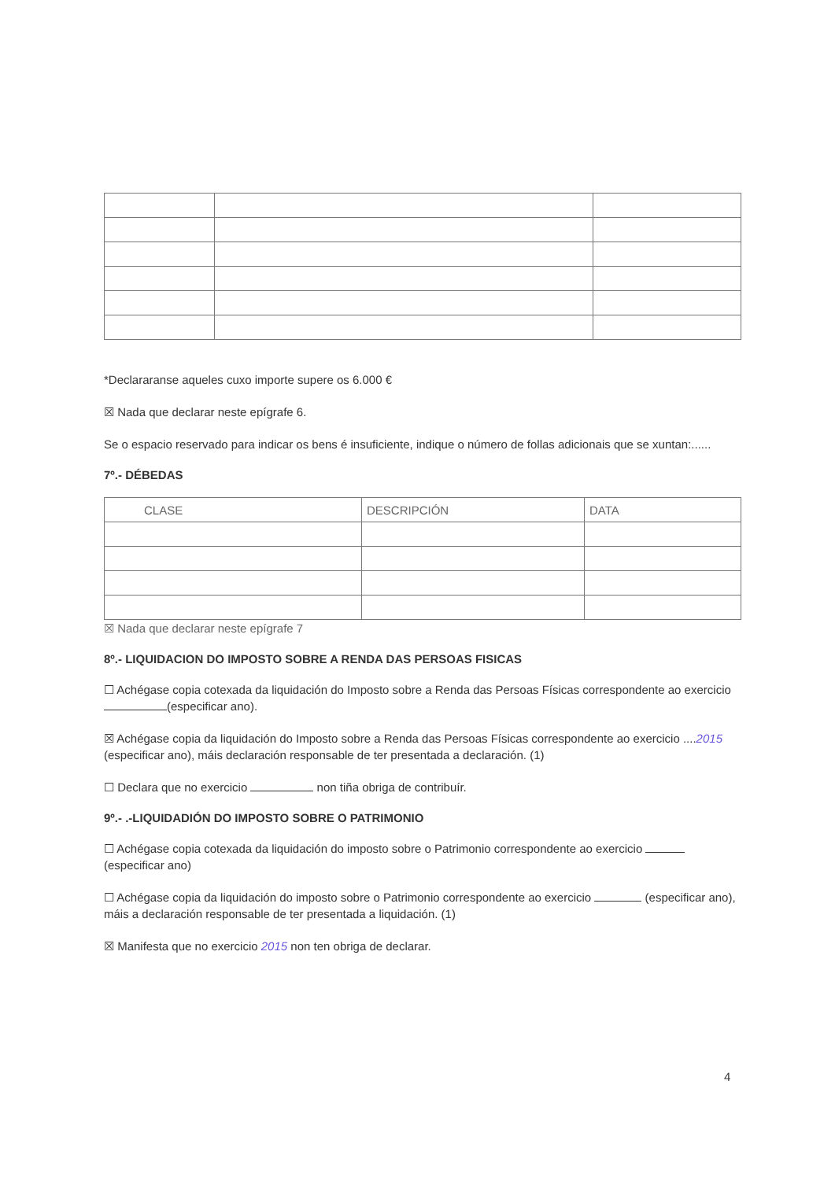*Declararanse aqueles cuxo importe supere os 6.000 €
☒ Nada que declarar neste epígrafe 6.
Se o espacio reservado para indicar os bens é insuficiente, indique o número de follas adicionais que se xuntan:......
7º.- DÉBEDAS
| CLASE | DESCRIPCIÓN | DATA |
☒ Nada que declarar neste epígrafe 7
8º.- LIQUIDACION DO IMPOSTO SOBRE A RENDA DAS PERSOAS FISICAS
☐ Achégase copia cotexada da liquidación do Imposto sobre a Renda das Persoas Físicas correspondente ao exercicio (especificar ano).
☒ Achégase copia da liquidación do Imposto sobre a Renda das Persoas Físicas correspondente ao exercicio ....2015 (especificar ano), máis declaración responsable de ter presentada a declaración. (1)
☐ Declara que no exercicio non tiña obriga de contribuír.
9º.- .-LIQUIDADIÓN DO IMPOSTO SOBRE O PATRIMONIO
☐ Achégase copia cotexada da liquidación do imposto sobre o Patrimonio correspondente ao exercicio (especificar ano)
☐ Achégase copia da liquidación do imposto sobre o Patrimonio correspondente ao exercicio (especificar ano), máis a declaración responsable de ter presentada a liquidación. (1)
☒ Manifesta que no exercicio 2015 non ten obriga de declarar.
4